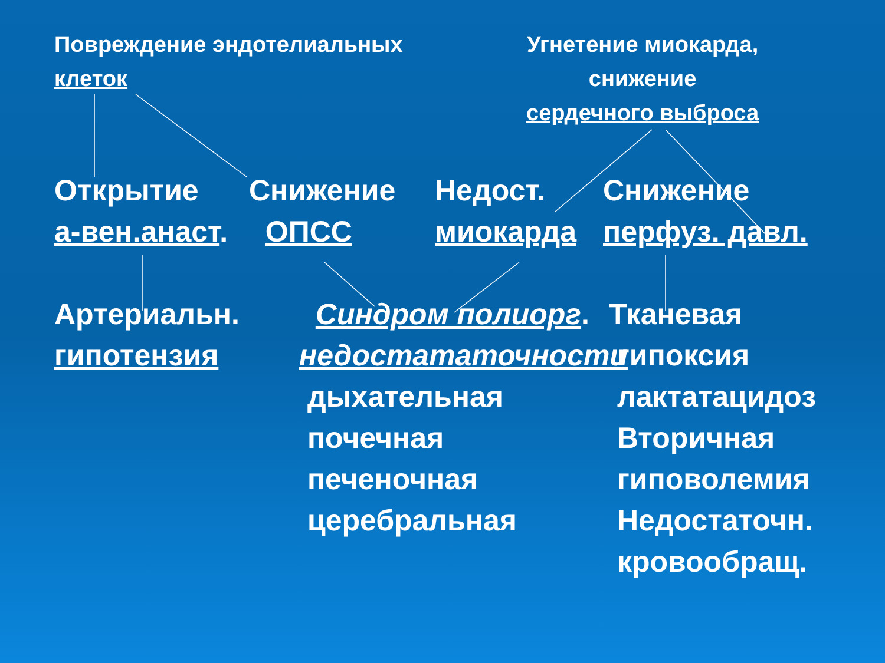Повреждение эндотелиальных
клеток
Угнетение миокарда,
снижение
сердечного выброса
Открытие
а-вен.анаст.
Снижение
ОПСС
Недост.
миокарда
Снижение
перфуз. давл.
Артериальн.
гипотензия
Синдром полиорг.
недостататочности
дыхательная
почечная
печеночная
церебральная
Тканевая
гипоксия
лактатацидоз
Вторичная
гиповолемия
Недостаточн.
кровообращ.